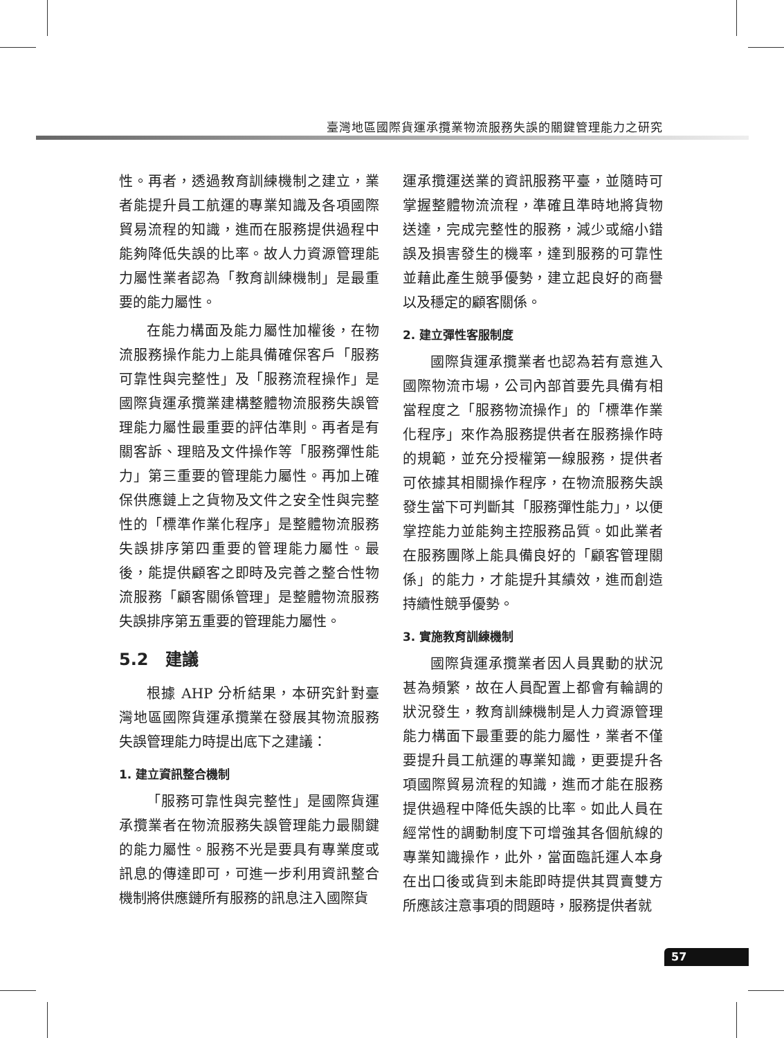臺灣地區國際貨運承攬業物流服務失誤的關鍵管理能力之研究
性。再者，透過教育訓練機制之建立，業者能提升員工航運的專業知識及各項國際貿易流程的知識，進而在服務提供過程中能夠降低失誤的比率。故人力資源管理能力屬性業者認為「教育訓練機制」是最重要的能力屬性。
在能力構面及能力屬性加權後，在物流服務操作能力上能具備確保客戶「服務可靠性與完整性」及「服務流程操作」是國際貨運承攬業建構整體物流服務失誤管理能力屬性最重要的評估準則。再者是有關客訴、理賠及文件操作等「服務彈性能力」第三重要的管理能力屬性。再加上確保供應鏈上之貨物及文件之安全性與完整性的「標準作業化程序」是整體物流服務失誤排序第四重要的管理能力屬性。最後，能提供顧客之即時及完善之整合性物流服務「顧客關係管理」是整體物流服務失誤排序第五重要的管理能力屬性。
5.2　建議
根據 AHP 分析結果，本研究針對臺灣地區國際貨運承攬業在發展其物流服務失誤管理能力時提出底下之建議：
1. 建立資訊整合機制
「服務可靠性與完整性」是國際貨運承攬業者在物流服務失誤管理能力最關鍵的能力屬性。服務不光是要具有專業度或訊息的傳達即可，可進一步利用資訊整合機制將供應鏈所有服務的訊息注入國際貨
運承攬運送業的資訊服務平臺，並隨時可掌握整體物流流程，準確且準時地將貨物送達，完成完整性的服務，減少或縮小錯誤及損害發生的機率，達到服務的可靠性並藉此產生競爭優勢，建立起良好的商譽以及穩定的顧客關係。
2. 建立彈性客服制度
國際貨運承攬業者也認為若有意進入國際物流市場，公司內部首要先具備有相當程度之「服務物流操作」的「標準作業化程序」來作為服務提供者在服務操作時的規範，並充分授權第一線服務，提供者可依據其相關操作程序，在物流服務失誤發生當下可判斷其「服務彈性能力」，以便掌控能力並能夠主控服務品質。如此業者在服務團隊上能具備良好的「顧客管理關係」的能力，才能提升其績效，進而創造持續性競爭優勢。
3. 實施教育訓練機制
國際貨運承攬業者因人員異動的狀況甚為頻繁，故在人員配置上都會有輪調的狀況發生，教育訓練機制是人力資源管理能力構面下最重要的能力屬性，業者不僅要提升員工航運的專業知識，更要提升各項國際貿易流程的知識，進而才能在服務提供過程中降低失誤的比率。如此人員在經常性的調動制度下可增強其各個航線的專業知識操作，此外，當面臨託運人本身在出口後或貨到未能即時提供其買賣雙方所應該注意事項的問題時，服務提供者就
57